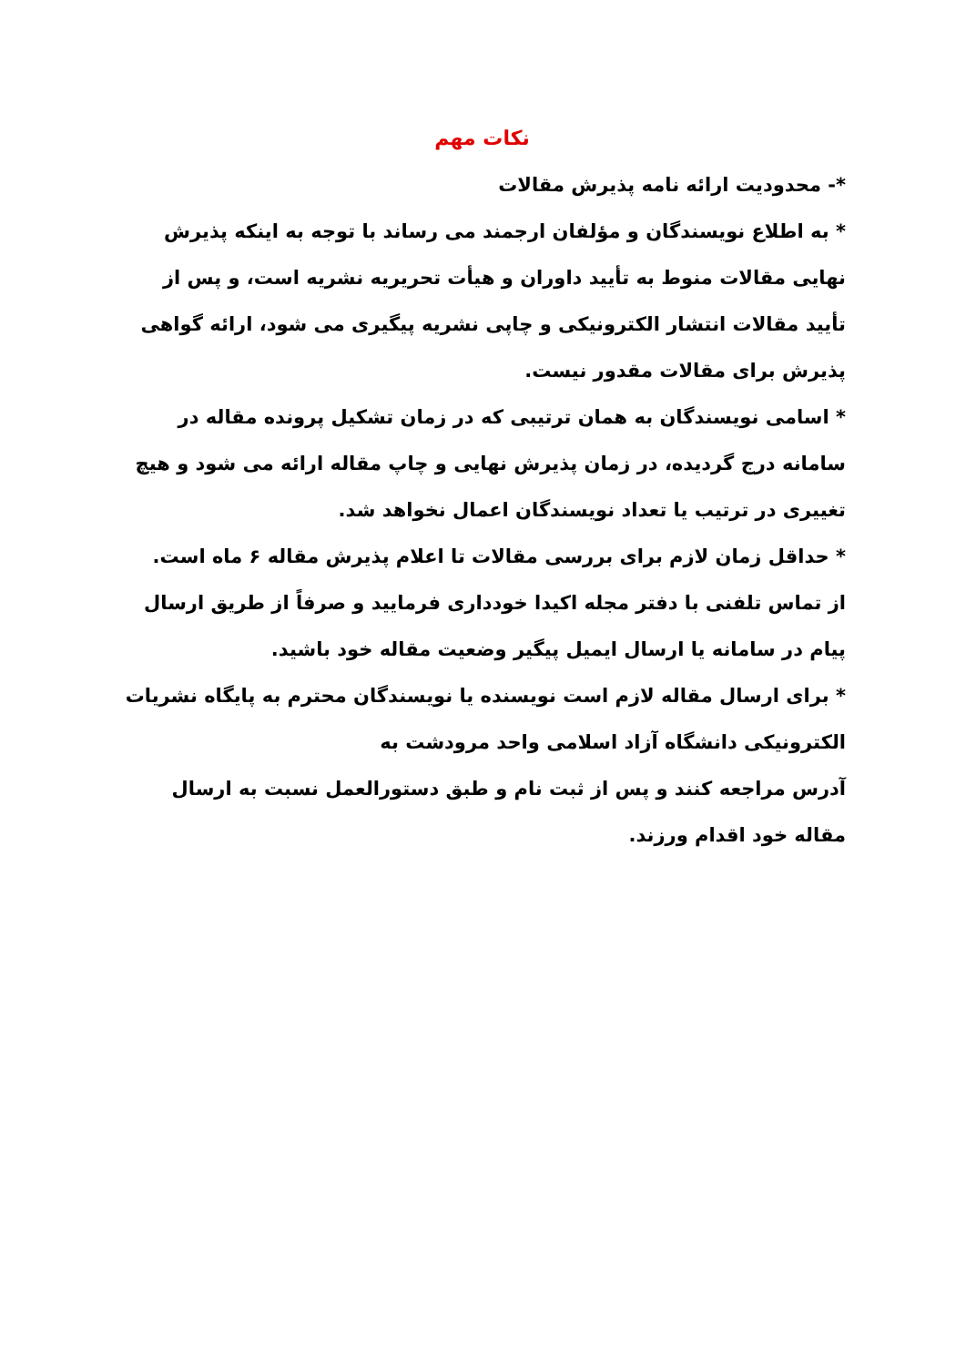نکات مهم
*- محدودیت ارائه نامه پذیرش مقالات
* به اطلاع نویسندگان و مؤلفان ارجمند می رساند با توجه به اینکه پذیرش نهایی مقالات منوط به تأیید داوران و هیأت تحریریه نشریه است، و پس از تأیید مقالات انتشار الکترونیکی و چاپی نشریه پیگیری می شود، ارائه گواهی پذیرش برای مقالات مقدور نیست.
* اسامی نویسندگان به همان ترتیبی که در زمان تشکیل پرونده مقاله در سامانه درج گردیده، در زمان پذیرش نهایی و چاپ مقاله ارائه می شود و هیچ تغییری در ترتیب یا تعداد نویسندگان اعمال نخواهد شد.
* حداقل زمان لازم برای بررسی مقالات تا اعلام پذیرش مقاله ۶ ماه است.
از تماس تلفنی با دفتر مجله اکیدا خودداری فرمایید و صرفاً از طریق ارسال پیام در سامانه یا ارسال ایمیل پیگیر وضعیت مقاله خود باشید.
* برای ارسال مقاله لازم است نویسنده یا نویسندگان محترم به پایگاه نشریات الکترونیکی دانشگاه آزاد اسلامی واحد مرودشت به
آدرس مراجعه کنند و پس از ثبت نام و طبق دستورالعمل نسبت به ارسال مقاله خود اقدام ورزند.